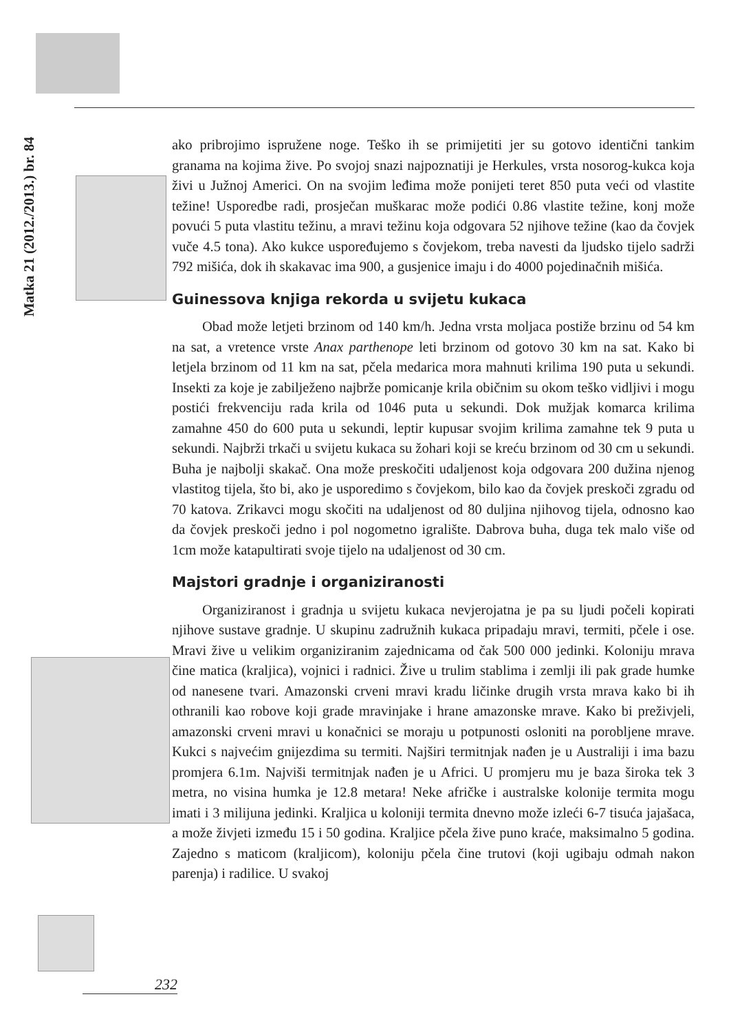Matka 21 (2012./2013.) br. 84
ako pribrojimo ispružene noge. Teško ih se primijetiti jer su gotovo identični tankim granama na kojima žive. Po svojoj snazi najpoznatiji je Herkules, vrsta nosorog-kukca koja živi u Južnoj Americi. On na svojim leđima može ponijeti teret 850 puta veći od vlastite težine! Usporedbe radi, prosječan muškarac može podići 0.86 vlastite težine, konj može povući 5 puta vlastitu težinu, a mravi težinu koja odgovara 52 njihove težine (kao da čovjek vuče 4.5 tona). Ako kukce uspoređujemo s čovjekom, treba navesti da ljudsko tijelo sadrži 792 mišića, dok ih skakavac ima 900, a gusjenice imaju i do 4000 pojedinačnih mišića.
Guinessova knjiga rekorda u svijetu kukaca
Obad može letjeti brzinom od 140 km/h. Jedna vrsta moljaca postiže brzinu od 54 km na sat, a vretence vrste Anax parthenope leti brzinom od gotovo 30 km na sat. Kako bi letjela brzinom od 11 km na sat, pčela medarica mora mahnuti krilima 190 puta u sekundi. Insekti za koje je zabilježeno najbrže pomicanje krila običnim su okom teško vidljivi i mogu postići frekvenciju rada krila od 1046 puta u sekundi. Dok mužjak komarca krilima zamahne 450 do 600 puta u sekundi, leptir kupusar svojim krilima zamahne tek 9 puta u sekundi. Najbrži trkači u svijetu kukaca su žohari koji se kreću brzinom od 30 cm u sekundi. Buha je najbolji skakač. Ona može preskočiti udaljenost koja odgovara 200 dužina njenog vlastitog tijela, što bi, ako je usporedimo s čovjekom, bilo kao da čovjek preskoči zgradu od 70 katova. Zrikavci mogu skočiti na udaljenost od 80 duljina njihovog tijela, odnosno kao da čovjek preskoči jedno i pol nogometno igralište. Dabrova buha, duga tek malo više od 1cm može katapultirati svoje tijelo na udaljenost od 30 cm.
Majstori gradnje i organiziranosti
Organiziranost i gradnja u svijetu kukaca nevjerojatna je pa su ljudi počeli kopirati njihove sustave gradnje. U skupinu zadružnih kukaca pripadaju mravi, termiti, pčele i ose. Mravi žive u velikim organiziranim zajednicama od čak 500 000 jedinki. Koloniju mrava čine matica (kraljica), vojnici i radnici. Žive u trulim stablima i zemlji ili pak grade humke od nanesene tvari. Amazonski crveni mravi kradu ličinke drugih vrsta mrava kako bi ih othranili kao robove koji grade mravinjake i hrane amazonske mrave. Kako bi preživjeli, amazonski crveni mravi u konačnici se moraju u potpunosti osloniti na porobljene mrave. Kukci s najvećim gnijezdima su termiti. Najširi termitnjak nađen je u Australiji i ima bazu promjera 6.1m. Najviši termitnjak nađen je u Africi. U promjeru mu je baza široka tek 3 metra, no visina humka je 12.8 metara! Neke afričke i australske kolonije termita mogu imati i 3 milijuna jedinki. Kraljica u koloniji termita dnevno može izleći 6-7 tisuća jajašaca, a može živjeti između 15 i 50 godina. Kraljice pčela žive puno kraće, maksimalno 5 godina. Zajedno s maticom (kraljicom), koloniju pčela čine trutovi (koji ugibaju odmah nakon parenja) i radilice. U svakoj
232